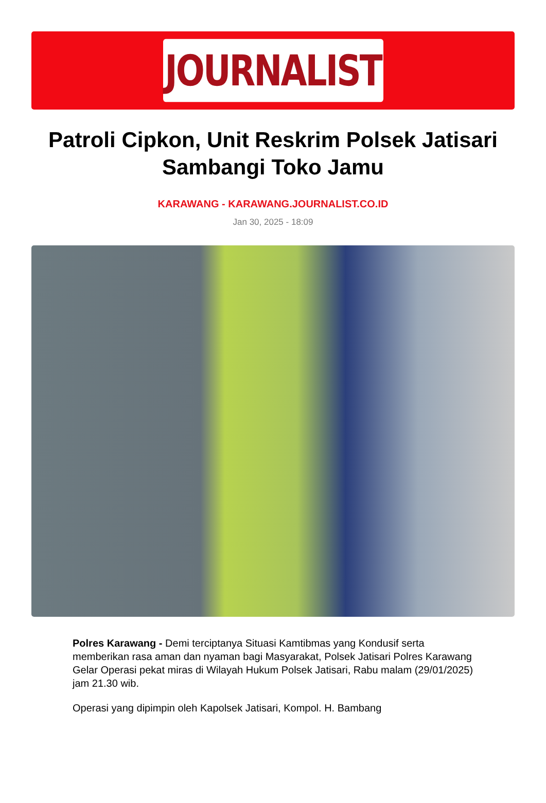JOURNALIST
Patroli Cipkon, Unit Reskrim Polsek Jatisari Sambangi Toko Jamu
KARAWANG - KARAWANG.JOURNALIST.CO.ID
Jan 30, 2025 - 18:09
Polres Karawang - Demi terciptanya Situasi Kamtibmas yang Kondusif serta memberikan rasa aman dan nyaman bagi Masyarakat, Polsek Jatisari Polres Karawang Gelar Operasi pekat miras di Wilayah Hukum Polsek Jatisari, Rabu malam (29/01/2025) jam 21.30 wib.
Operasi yang dipimpin oleh Kapolsek Jatisari, Kompol. H. Bambang